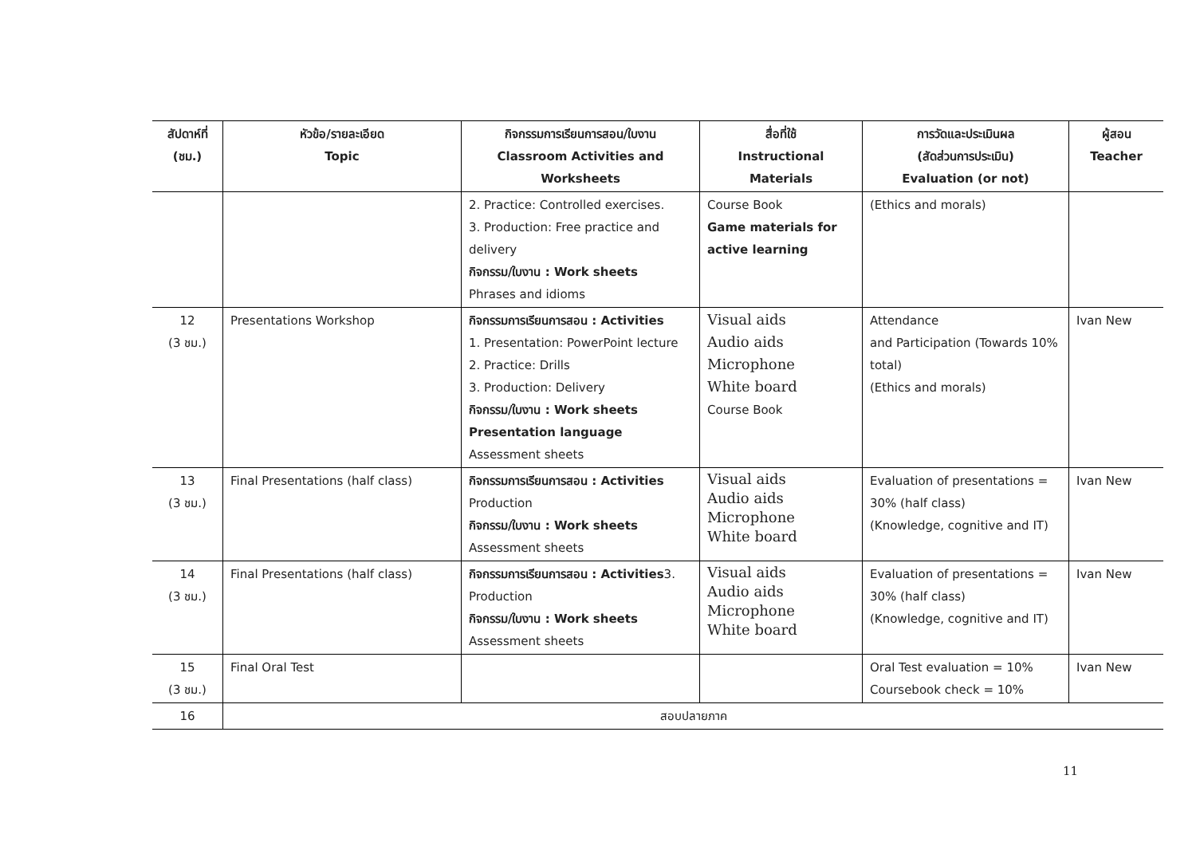| สัปดาห์ที่ (ชม.) | หัวข้อ/รายละเอียด Topic | กิจกรรมการเรียนการสอน/ใบงาน Classroom Activities and Worksheets | สื่อที่ใช้ Instructional Materials | การวัดและประเมินผล (สัดส่วนการประเมิน) Evaluation (or not) | ผู้สอน Teacher |
| --- | --- | --- | --- | --- | --- |
| | | 2. Practice: Controlled exercises. 3. Production: Free practice and delivery กิจกรรม/ใบงาน : Work sheets Phrases and idioms | Course Book Game materials for active learning | (Ethics and morals) | |
| 12 (3 ชม.) | Presentations Workshop | กิจกรรมการเรียนการสอน : Activities 1. Presentation: PowerPoint lecture 2. Practice: Drills 3. Production: Delivery กิจกรรม/ใบงาน : Work sheets Presentation language Assessment sheets | Visual aids Audio aids Microphone White board Course Book | Attendance and Participation (Towards 10% total) (Ethics and morals) | Ivan New |
| 13 (3 ชม.) | Final Presentations (half class) | กิจกรรมการเรียนการสอน : Activities Production กิจกรรม/ใบงาน : Work sheets Assessment sheets | Visual aids Audio aids Microphone White board | Evaluation of presentations = 30% (half class) (Knowledge, cognitive and IT) | Ivan New |
| 14 (3 ชม.) | Final Presentations (half class) | กิจกรรมการเรียนการสอน : Activities 3. Production กิจกรรม/ใบงาน : Work sheets Assessment sheets | Visual aids Audio aids Microphone White board | Evaluation of presentations = 30% (half class) (Knowledge, cognitive and IT) | Ivan New |
| 15 (3 ชม.) | Final Oral Test | | | Oral Test evaluation = 10% Coursebook check = 10% | Ivan New |
| 16 | สอบปลายภาค | | | | |
11